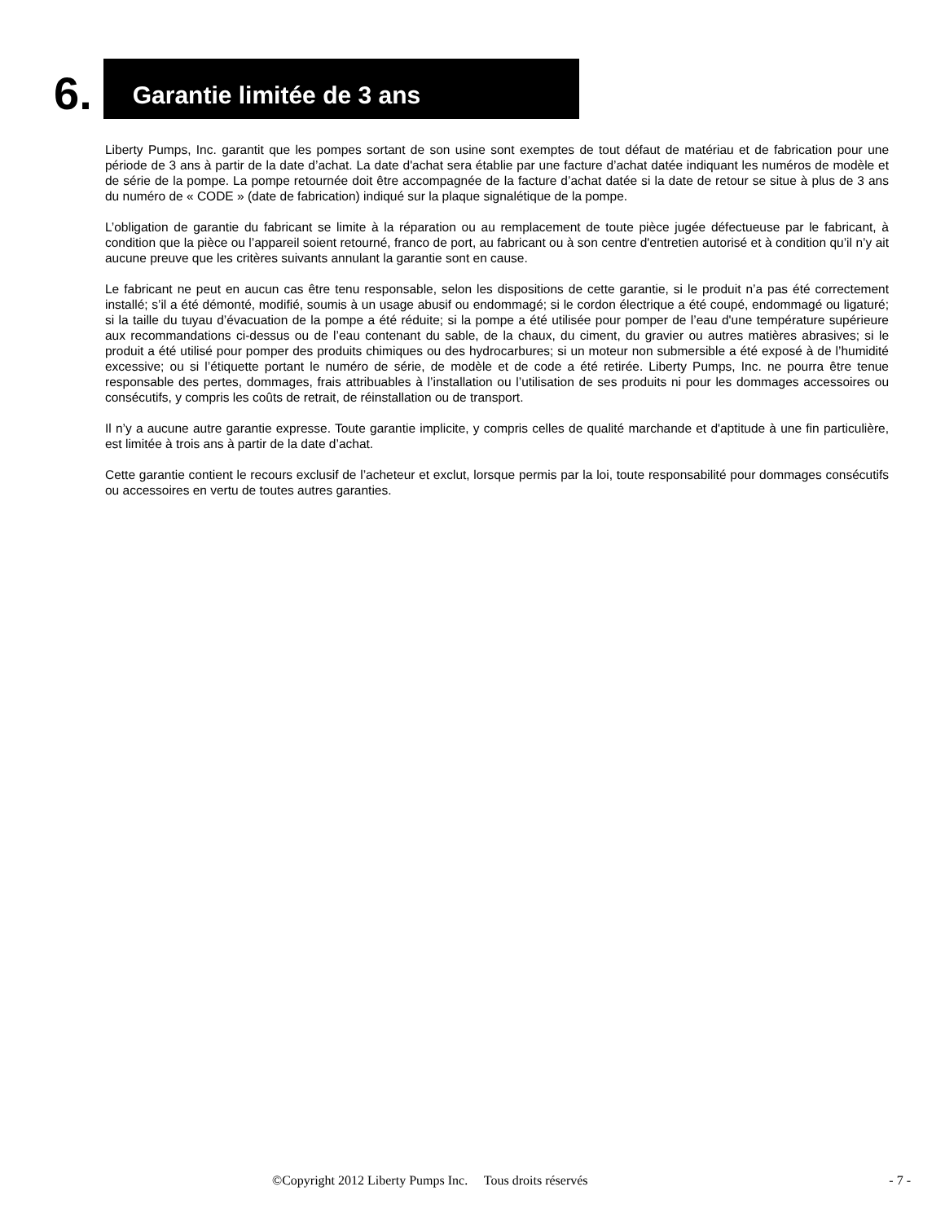6.
Garantie limitée de 3 ans
Liberty Pumps, Inc. garantit que les pompes sortant de son usine sont exemptes de tout défaut de matériau et de fabrication pour une période de 3 ans à partir de la date d’achat. La date d'achat sera établie par une facture d’achat datée indiquant les numéros de modèle et de série de la pompe. La pompe retournée doit être accompagnée de la facture d’achat datée si la date de retour se situe à plus de 3 ans du numéro de « CODE » (date de fabrication) indiqué sur la plaque signalétique de la pompe.
L’obligation de garantie du fabricant se limite à la réparation ou au remplacement de toute pièce jugée défectueuse par le fabricant, à condition que la pièce ou l’appareil soient retourné, franco de port, au fabricant ou à son centre d'entretien autorisé et à condition qu’il n’y ait aucune preuve que les critères suivants annulant la garantie sont en cause.
Le fabricant ne peut en aucun cas être tenu responsable, selon les dispositions de cette garantie, si le produit n’a pas été correctement installé; s’il a été démonté, modifié, soumis à un usage abusif ou endommagé; si le cordon électrique a été coupé, endommagé ou ligaturé; si la taille du tuyau d’évacuation de la pompe a été réduite; si la pompe a été utilisée pour pomper de l’eau d'une température supérieure aux recommandations ci-dessus ou de l’eau contenant du sable, de la chaux, du ciment, du gravier ou autres matières abrasives; si le produit a été utilisé pour pomper des produits chimiques ou des hydrocarbures; si un moteur non submersible a été exposé à de l’humidité excessive; ou si l’étiquette portant le numéro de série, de modèle et de code a été retirée. Liberty Pumps, Inc. ne pourra être tenue responsable des pertes, dommages, frais attribuables à l’installation ou l’utilisation de ses produits ni pour les dommages accessoires ou consécutifs, y compris les coûts de retrait, de réinstallation ou de transport.
Il n’y a aucune autre garantie expresse. Toute garantie implicite, y compris celles de qualité marchande et d'aptitude à une fin particulière, est limitée à trois ans à partir de la date d’achat.
Cette garantie contient le recours exclusif de l’acheteur et exclut, lorsque permis par la loi, toute responsabilité pour dommages consécutifs ou accessoires en vertu de toutes autres garanties.
©Copyright 2012 Liberty Pumps Inc. Tous droits réservés - 7 -